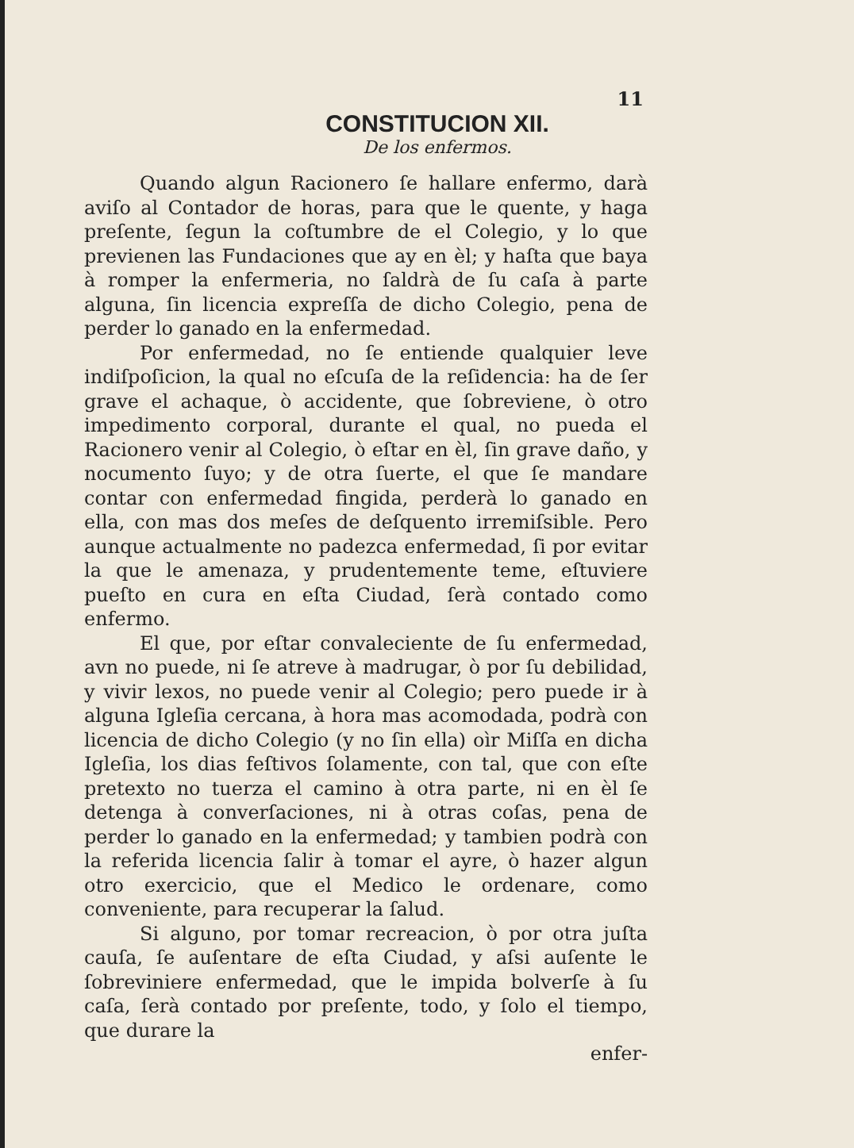11
CONSTITUCION XII.
De los enfermos.
Quando algun Racionero ſe hallare enfermo, darà aviſo al Contador de horas, para que le quente, y haga preſente, ſegun la coſtumbre de el Colegio, y lo que previenen las Fundaciones que ay en èl; y haſta que baya à romper la enfermeria, no ſaldrà de ſu caſa à parte alguna, ſin licencia expreſſa de dicho Colegio, pena de perder lo ganado en la enfermedad.
Por enfermedad, no ſe entiende qualquier leve indiſpoſicion, la qual no eſcuſa de la reſidencia: ha de ſer grave el achaque, ò accidente, que ſobreviene, ò otro impedimento corporal, durante el qual, no pueda el Racionero venir al Colegio, ò eſtar en èl, ſin grave daño, y nocumento ſuyo; y de otra ſuerte, el que ſe mandare contar con enfermedad fingida, perderà lo ganado en ella, con mas dos meſes de deſquento irremiſsible. Pero aunque actualmente no padezca enfermedad, ſi por evitar la que le amenaza, y prudentemente teme, eſtuviere pueſto en cura en eſta Ciudad, ſerà contado como enfermo.
El que, por eſtar convaleciente de ſu enfermedad, avn no puede, ni ſe atreve à madrugar, ò por ſu debilidad, y vivir lexos, no puede venir al Colegio; pero puede ir à alguna Igleſia cercana, à hora mas acomodada, podrà con licencia de dicho Colegio (y no ſin ella) oìr Miſſa en dicha Igleſia, los dias feſtivos ſolamente, con tal, que con eſte pretexto no tuerza el camino à otra parte, ni en èl ſe detenga à converſaciones, ni à otras coſas, pena de perder lo ganado en la enfermedad; y tambien podrà con la referida licencia ſalir à tomar el ayre, ò hazer algun otro exercicio, que el Medico le ordenare, como conveniente, para recuperar la ſalud.
Si alguno, por tomar recreacion, ò por otra juſta cauſa, ſe auſentare de eſta Ciudad, y aſsi auſente le ſobreviniere enfermedad, que le impida bolverſe à ſu caſa, ſerà contado por preſente, todo, y ſolo el tiempo, que durare la
enfer-